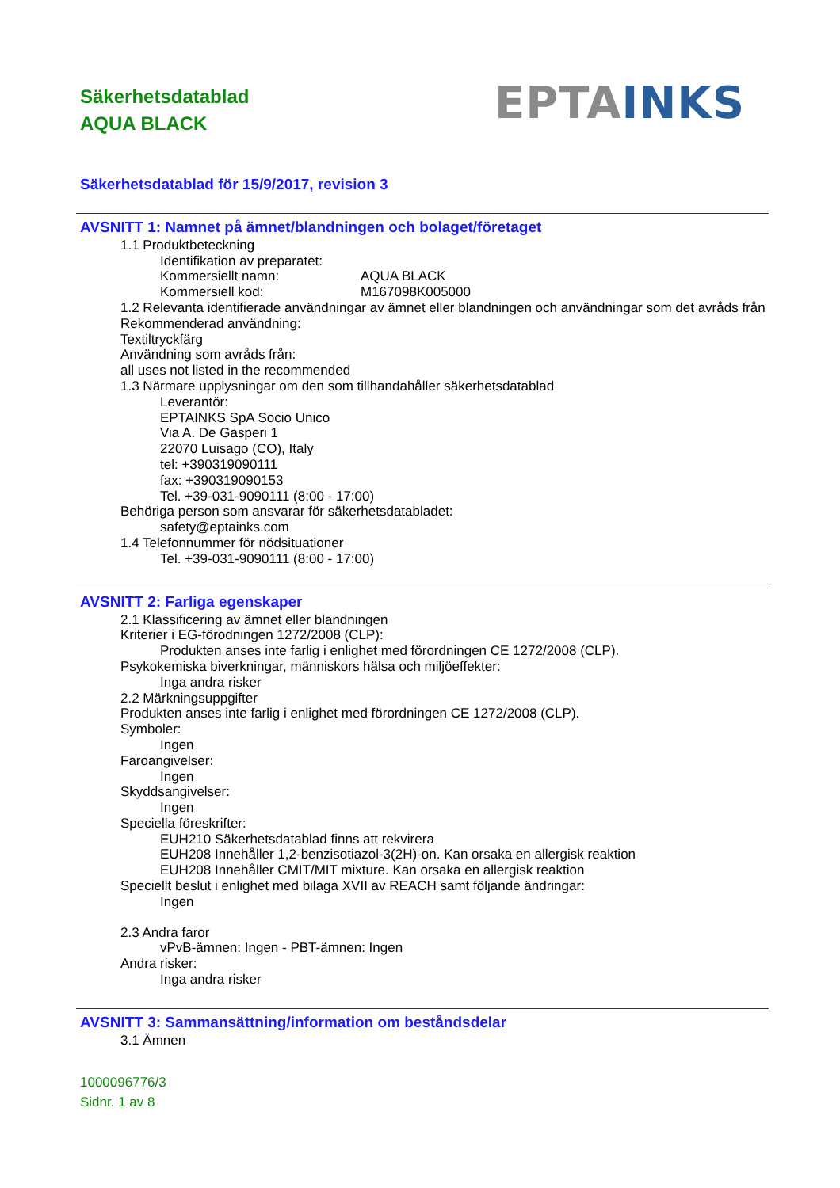Säkerhetsdatablad
AQUA BLACK
EPTA INKS
Säkerhetsdatablad för 15/9/2017, revision 3
AVSNITT 1: Namnet på ämnet/blandningen och bolaget/företaget
1.1 Produktbeteckning
Identifikation av preparatet:
Kommersiellt namn: AQUA BLACK
Kommersiell kod: M167098K005000
1.2 Relevanta identifierade användningar av ämnet eller blandningen och användningar som det avråds från
Rekommenderad användning:
Textiltryckfärg
Användning som avråds från:
all uses not listed in the recommended
1.3 Närmare upplysningar om den som tillhandahåller säkerhetsdatablad
Leverantör:
EPTAINKS SpA Socio Unico
Via A. De Gasperi 1
22070 Luisago (CO), Italy
tel: +390319090111
fax: +390319090153
Tel. +39-031-9090111 (8:00 - 17:00)
Behöriga person som ansvarar för säkerhetsdatabladet:
safety@eptainks.com
1.4 Telefonnummer för nödsituationer
Tel. +39-031-9090111 (8:00 - 17:00)
AVSNITT 2: Farliga egenskaper
2.1 Klassificering av ämnet eller blandningen
Kriterier i EG-förodningen 1272/2008 (CLP):
Produkten anses inte farlig i enlighet med förordningen CE 1272/2008 (CLP).
Psykokemiska biverkningar, människors hälsa och miljöeffekter:
Inga andra risker
2.2 Märkningsuppgifter
Produkten anses inte farlig i enlighet med förordningen CE 1272/2008 (CLP).
Symboler:
Ingen
Faroangivelser:
Ingen
Skyddsangivelser:
Ingen
Speciella föreskrifter:
EUH210 Säkerhetsdatablad finns att rekvirera
EUH208 Innehåller 1,2-benzisotiazol-3(2H)-on. Kan orsaka en allergisk reaktion
EUH208 Innehåller CMIT/MIT mixture. Kan orsaka en allergisk reaktion
Speciellt beslut i enlighet med bilaga XVII av REACH samt följande ändringar:
Ingen
2.3 Andra faror
vPvB-ämnen: Ingen - PBT-ämnen: Ingen
Andra risker:
Inga andra risker
AVSNITT 3: Sammansättning/information om beståndsdelar
3.1 Ämnen
1000096776/3
Sidnr. 1 av 8